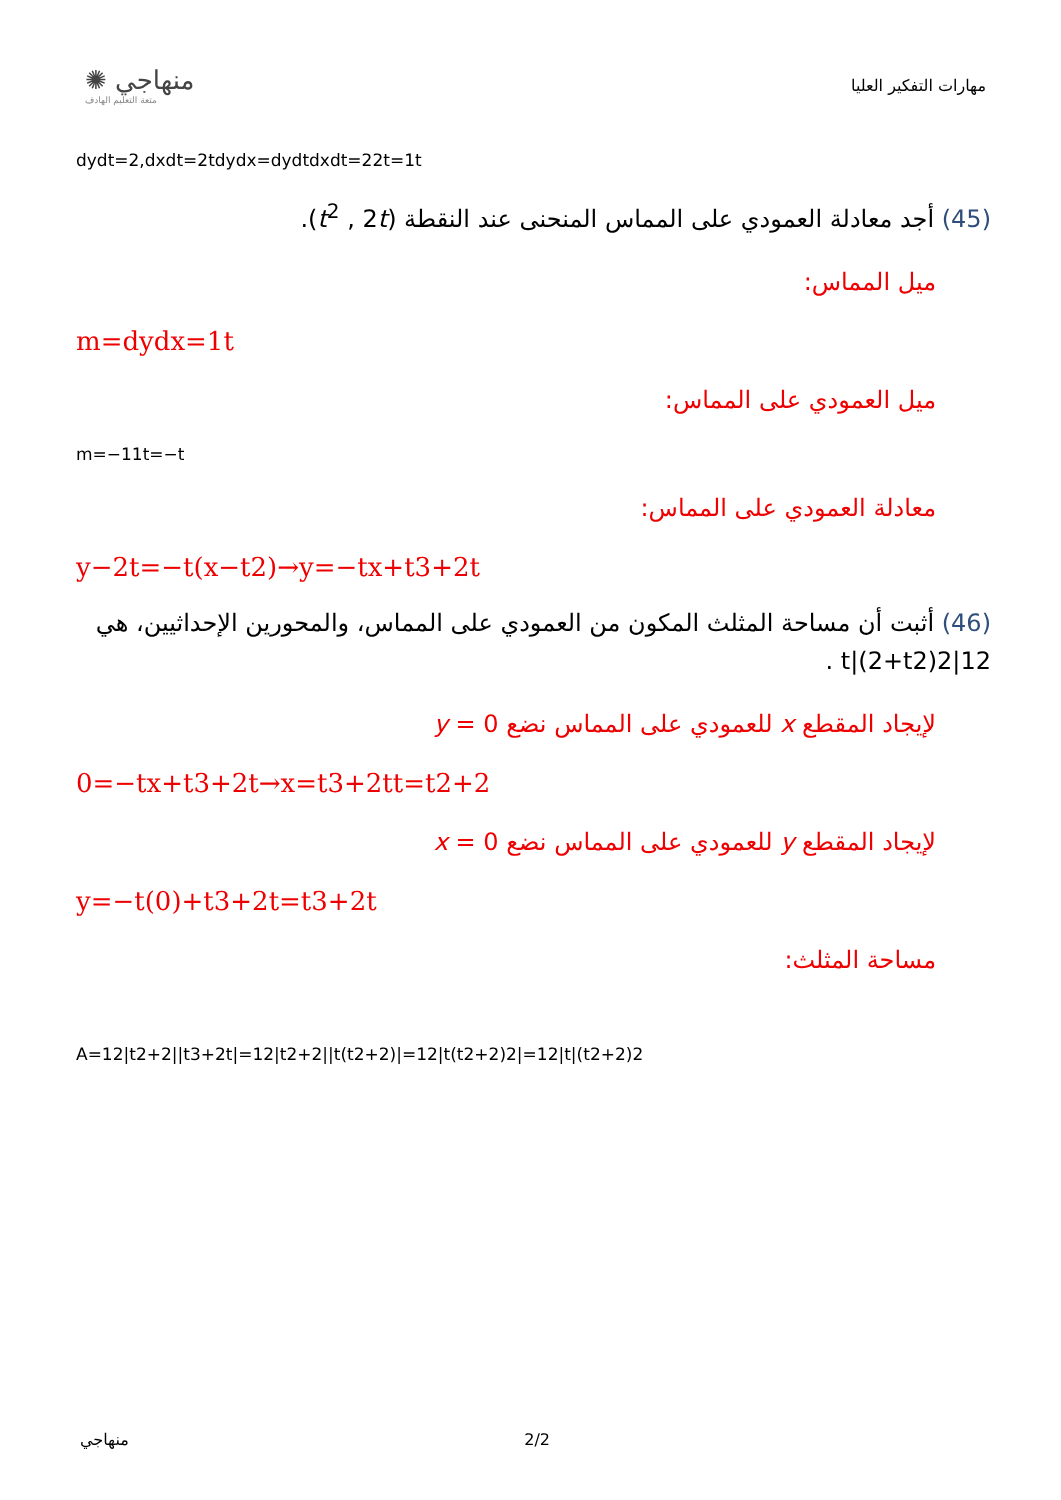✺ منهاجي
متعة التعليم الهادف
مهارات التفكير العليا
dydt=2,dxdt=2tdydx=dydtdxdt=22t=1t
(45) أجد معادلة العمودي على المماس المنحنى عند النقطة (t<sup>2</sup> , 2t).
ميل المماس:
m=dydx=1t
ميل العمودي على المماس:
m=−11t=−t
معادلة العمودي على المماس:
y−2t=−t(x−t2)→y=−tx+t3+2t
(46) أثبت أن مساحة المثلث المكون من العمودي على المماس، والمحورين الإحداثيين، هي 12|t|(2+t2)2 .
لإيجاد المقطع x للعمودي على المماس نضع y = 0
0=−tx+t3+2t→x=t3+2tt=t2+2
لإيجاد المقطع y للعمودي على المماس نضع x = 0
y=−t(0)+t3+2t=t3+2t
مساحة المثلث:
A=12|t2+2||t3+2t|=12|t2+2||t(t2+2)|=12|t(t2+2)2|=12|t|(t2+2)2
منهاجي 2/2